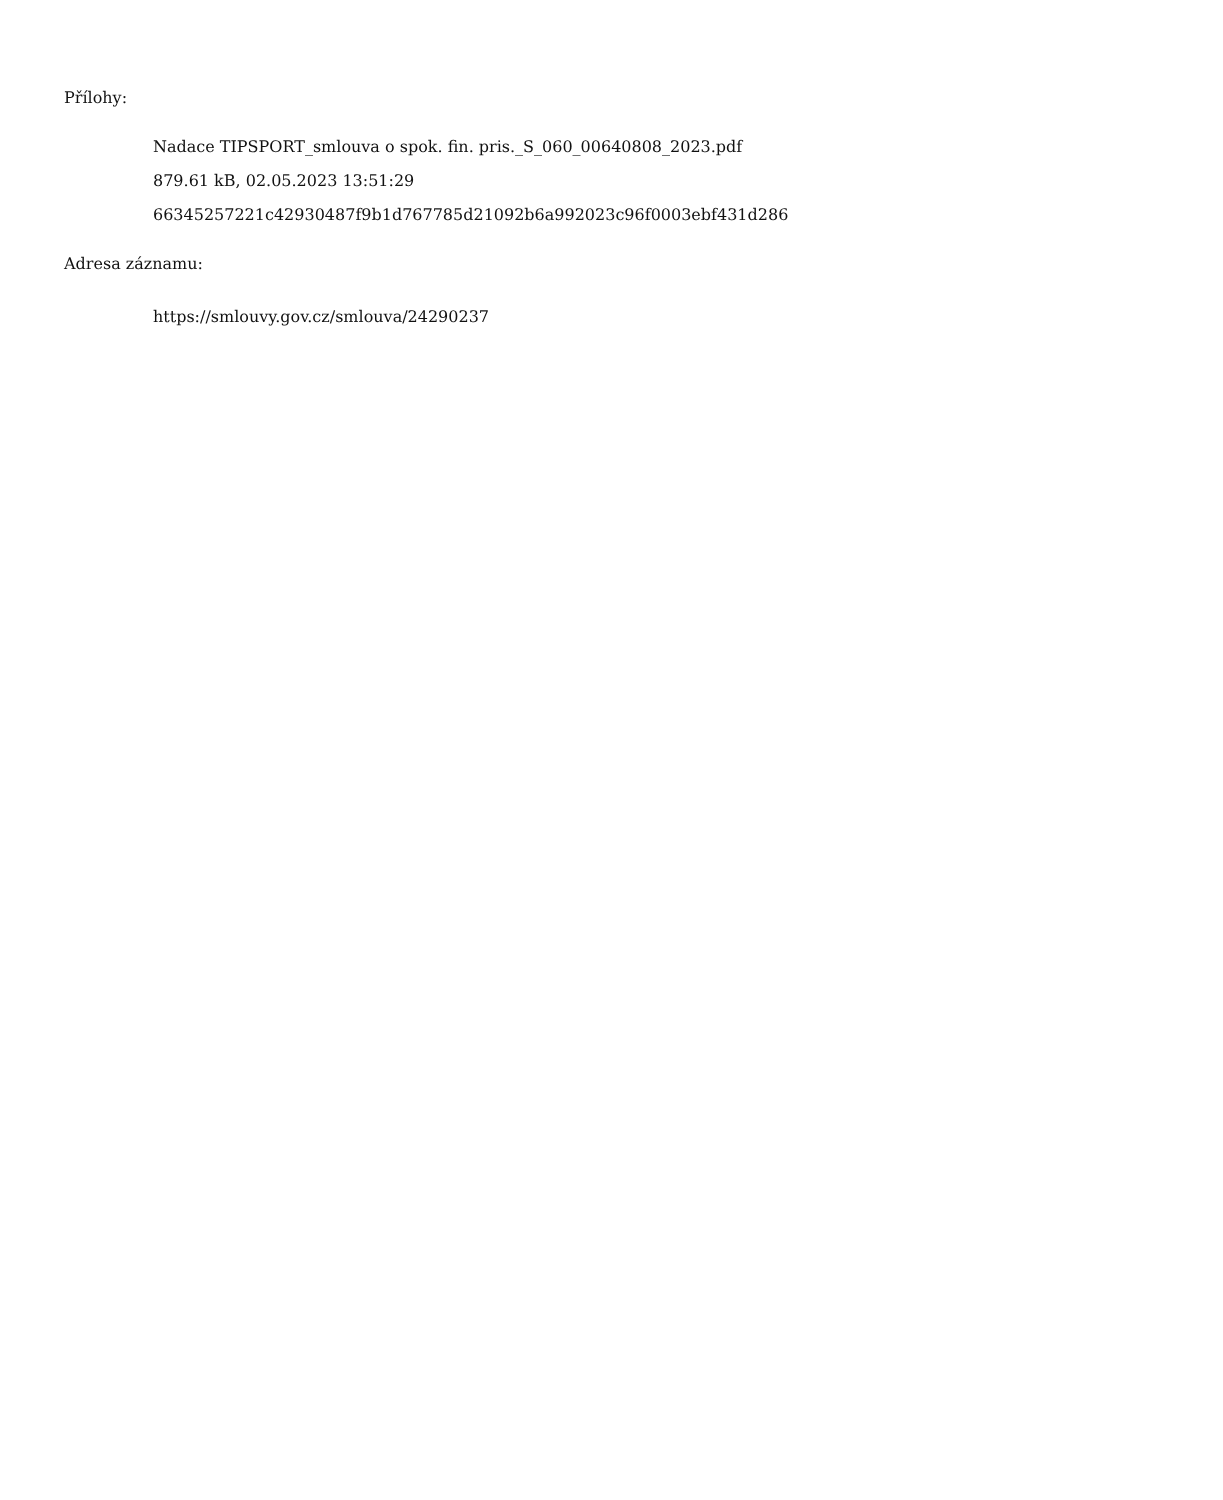Přílohy:
Nadace TIPSPORT_smlouva o spok. fin. pris._S_060_00640808_2023.pdf
879.61 kB, 02.05.2023 13:51:29
66345257221c42930487f9b1d767785d21092b6a992023c96f0003ebf431d286
Adresa záznamu:
https://smlouvy.gov.cz/smlouva/24290237